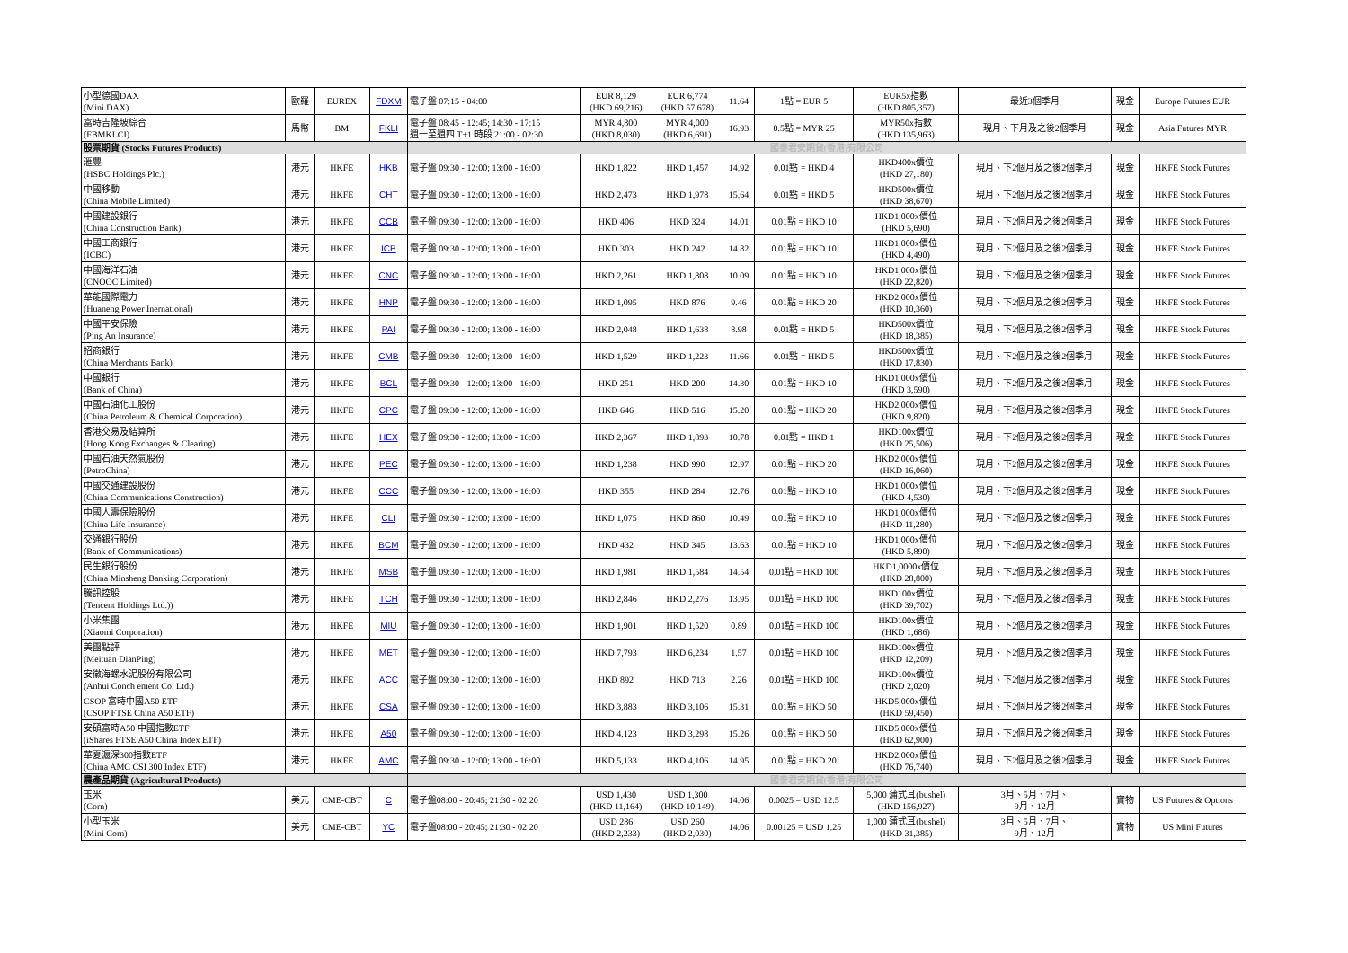| 小型德國DAX (Mini DAX) | 歐羅 | EUREX | FDXM | 電子盤 07:15 - 04:00 | EUR 8,129 (HKD 69,216) | EUR 6,774 (HKD 57,678) | 11.64 | 1點 = EUR 5 | EUR5x指數 (HKD 805,357) | 最近3個季月 | 現金 | Europe Futures EUR |
| 富時吉隆坡綜合 (FBMKLCI) | 馬幣 | BM | FKLI | 電子盤 08:45 - 12:45; 14:30 - 17:15 週一至週四 T+1 時段 21:00 - 02:30 | MYR 4,800 (HKD 8,030) | MYR 4,000 (HKD 6,691) | 16.93 | 0.5點 = MYR 25 | MYR50x指數 (HKD 135,963) | 現月、下月及之後2個季月 | 現金 | Asia Futures MYR |
| 股票期貨 (Stocks Futures Products) | | | | 國泰君安期貨(香港)有限公司 | | | | | | | | |
| 滙豐 (HSBC Holdings Plc.) | 港元 | HKFE | HKB | 電子盤 09:30 - 12:00; 13:00 - 16:00 | HKD 1,822 | HKD 1,457 | 14.92 | 0.01點 = HKD 4 | HKD400x價位 (HKD 27,180) | 現月、下2個月及之後2個季月 | 現金 | HKFE Stock Futures |
| 中國移動 (China Mobile Limited) | 港元 | HKFE | CHT | 電子盤 09:30 - 12:00; 13:00 - 16:00 | HKD 2,473 | HKD 1,978 | 15.64 | 0.01點 = HKD 5 | HKD500x價位 (HKD 38,670) | 現月、下2個月及之後2個季月 | 現金 | HKFE Stock Futures |
| 中國建設銀行 (China Construction Bank) | 港元 | HKFE | CCB | 電子盤 09:30 - 12:00; 13:00 - 16:00 | HKD 406 | HKD 324 | 14.01 | 0.01點 = HKD 10 | HKD1,000x價位 (HKD 5,690) | 現月、下2個月及之後2個季月 | 現金 | HKFE Stock Futures |
| 中國工商銀行 (ICBC) | 港元 | HKFE | ICB | 電子盤 09:30 - 12:00; 13:00 - 16:00 | HKD 303 | HKD 242 | 14.82 | 0.01點 = HKD 10 | HKD1,000x價位 (HKD 4,490) | 現月、下2個月及之後2個季月 | 現金 | HKFE Stock Futures |
| 中國海洋石油 (CNOOC Limited) | 港元 | HKFE | CNC | 電子盤 09:30 - 12:00; 13:00 - 16:00 | HKD 2,261 | HKD 1,808 | 10.09 | 0.01點 = HKD 10 | HKD1,000x價位 (HKD 22,820) | 現月、下2個月及之後2個季月 | 現金 | HKFE Stock Futures |
| 華能國際電力 (Huaneng Power Inernational) | 港元 | HKFE | HNP | 電子盤 09:30 - 12:00; 13:00 - 16:00 | HKD 1,095 | HKD 876 | 9.46 | 0.01點 = HKD 20 | HKD2,000x價位 (HKD 10,360) | 現月、下2個月及之後2個季月 | 現金 | HKFE Stock Futures |
| 中國平安保險 (Ping An Insurance) | 港元 | HKFE | PAI | 電子盤 09:30 - 12:00; 13:00 - 16:00 | HKD 2,048 | HKD 1,638 | 8.98 | 0.01點 = HKD 5 | HKD500x價位 (HKD 18,385) | 現月、下2個月及之後2個季月 | 現金 | HKFE Stock Futures |
| 招商銀行 (China Merchants Bank) | 港元 | HKFE | CMB | 電子盤 09:30 - 12:00; 13:00 - 16:00 | HKD 1,529 | HKD 1,223 | 11.66 | 0.01點 = HKD 5 | HKD500x價位 (HKD 17,830) | 現月、下2個月及之後2個季月 | 現金 | HKFE Stock Futures |
| 中國銀行 (Bank of China) | 港元 | HKFE | BCL | 電子盤 09:30 - 12:00; 13:00 - 16:00 | HKD 251 | HKD 200 | 14.30 | 0.01點 = HKD 10 | HKD1,000x價位 (HKD 3,590) | 現月、下2個月及之後2個季月 | 現金 | HKFE Stock Futures |
| 中國石油化工股份 (China Petroleum & Chemical Corporation) | 港元 | HKFE | CPC | 電子盤 09:30 - 12:00; 13:00 - 16:00 | HKD 646 | HKD 516 | 15.20 | 0.01點 = HKD 20 | HKD2,000x價位 (HKD 9,820) | 現月、下2個月及之後2個季月 | 現金 | HKFE Stock Futures |
| 香港交易及結算所 (Hong Kong Exchanges & Clearing) | 港元 | HKFE | HEX | 電子盤 09:30 - 12:00; 13:00 - 16:00 | HKD 2,367 | HKD 1,893 | 10.78 | 0.01點 = HKD 1 | HKD100x價位 (HKD 25,506) | 現月、下2個月及之後2個季月 | 現金 | HKFE Stock Futures |
| 中國石油天然氣股份 (PetroChina) | 港元 | HKFE | PEC | 電子盤 09:30 - 12:00; 13:00 - 16:00 | HKD 1,238 | HKD 990 | 12.97 | 0.01點 = HKD 20 | HKD2,000x價位 (HKD 16,060) | 現月、下2個月及之後2個季月 | 現金 | HKFE Stock Futures |
| 中國交通建設股份 (China Communications Construction) | 港元 | HKFE | CCC | 電子盤 09:30 - 12:00; 13:00 - 16:00 | HKD 355 | HKD 284 | 12.76 | 0.01點 = HKD 10 | HKD1,000x價位 (HKD 4,530) | 現月、下2個月及之後2個季月 | 現金 | HKFE Stock Futures |
| 中國人壽保險股份 (China Life Insurance) | 港元 | HKFE | CLI | 電子盤 09:30 - 12:00; 13:00 - 16:00 | HKD 1,075 | HKD 860 | 10.49 | 0.01點 = HKD 10 | HKD1,000x價位 (HKD 11,280) | 現月、下2個月及之後2個季月 | 現金 | HKFE Stock Futures |
| 交通銀行股份 (Bank of Communications) | 港元 | HKFE | BCM | 電子盤 09:30 - 12:00; 13:00 - 16:00 | HKD 432 | HKD 345 | 13.63 | 0.01點 = HKD 10 | HKD1,000x價位 (HKD 5,890) | 現月、下2個月及之後2個季月 | 現金 | HKFE Stock Futures |
| 民生銀行股份 (China Minsheng Banking Corporation) | 港元 | HKFE | MSB | 電子盤 09:30 - 12:00; 13:00 - 16:00 | HKD 1,981 | HKD 1,584 | 14.54 | 0.01點 = HKD 100 | HKD1,0000x價位 (HKD 28,800) | 現月、下2個月及之後2個季月 | 現金 | HKFE Stock Futures |
| 騰訊控股 (Tencent Holdings Ltd.)) | 港元 | HKFE | TCH | 電子盤 09:30 - 12:00; 13:00 - 16:00 | HKD 2,846 | HKD 2,276 | 13.95 | 0.01點 = HKD 100 | HKD100x價位 (HKD 39,702) | 現月、下2個月及之後2個季月 | 現金 | HKFE Stock Futures |
| 小米集團 (Xiaomi Corporation) | 港元 | HKFE | MIU | 電子盤 09:30 - 12:00; 13:00 - 16:00 | HKD 1,901 | HKD 1,520 | 0.89 | 0.01點 = HKD 100 | HKD100x價位 (HKD 1,686) | 現月、下2個月及之後2個季月 | 現金 | HKFE Stock Futures |
| 美團點評 (Meituan DianPing) | 港元 | HKFE | MET | 電子盤 09:30 - 12:00; 13:00 - 16:00 | HKD 7,793 | HKD 6,234 | 1.57 | 0.01點 = HKD 100 | HKD100x價位 (HKD 12,209) | 現月、下2個月及之後2個季月 | 現金 | HKFE Stock Futures |
| 安徽海螺水泥股份有限公司 (Anhui Conch ement Co. Ltd.) | 港元 | HKFE | ACC | 電子盤 09:30 - 12:00; 13:00 - 16:00 | HKD 892 | HKD 713 | 2.26 | 0.01點 = HKD 100 | HKD100x價位 (HKD 2,020) | 現月、下2個月及之後2個季月 | 現金 | HKFE Stock Futures |
| CSOP 富時中國A50 ETF (CSOP FTSE China A50 ETF) | 港元 | HKFE | CSA | 電子盤 09:30 - 12:00; 13:00 - 16:00 | HKD 3,883 | HKD 3,106 | 15.31 | 0.01點 = HKD 50 | HKD5,000x價位 (HKD 59,450) | 現月、下2個月及之後2個季月 | 現金 | HKFE Stock Futures |
| 安碩富時A50 中國指數ETF (iShares FTSE A50 China Index ETF) | 港元 | HKFE | A50 | 電子盤 09:30 - 12:00; 13:00 - 16:00 | HKD 4,123 | HKD 3,298 | 15.26 | 0.01點 = HKD 50 | HKD5,000x價位 (HKD 62,900) | 現月、下2個月及之後2個季月 | 現金 | HKFE Stock Futures |
| 華夏滬深300指數ETF (China AMC CSI 300 Index ETF) | 港元 | HKFE | AMC | 電子盤 09:30 - 12:00; 13:00 - 16:00 | HKD 5,133 | HKD 4,106 | 14.95 | 0.01點 = HKD 20 | HKD2,000x價位 (HKD 76,740) | 現月、下2個月及之後2個季月 | 現金 | HKFE Stock Futures |
| 農產品期貨 (Agricultural Products) | | | | 國泰君安期貨(香港)有限公司 | | | | | | | | |
| 玉米 (Corn) | 美元 | CME-CBT | C | 電子盤08:00 - 20:45; 21:30 - 02:20 | USD 1,430 (HKD 11,164) | USD 1,300 (HKD 10,149) | 14.06 | 0.0025 = USD 12.5 | 5,000 蒲式耳(bushel) (HKD 156,927) | 3月、5月、7月、 9月、12月 | 實物 | US Futures & Options |
| 小型玉米 (Mini Corn) | 美元 | CME-CBT | YC | 電子盤08:00 - 20:45; 21:30 - 02:20 | USD 286 (HKD 2,233) | USD 260 (HKD 2,030) | 14.06 | 0.00125 = USD 1.25 | 1,000 蒲式耳(bushel) (HKD 31,385) | 3月、5月、7月、 9月、12月 | 實物 | US Mini Futures |